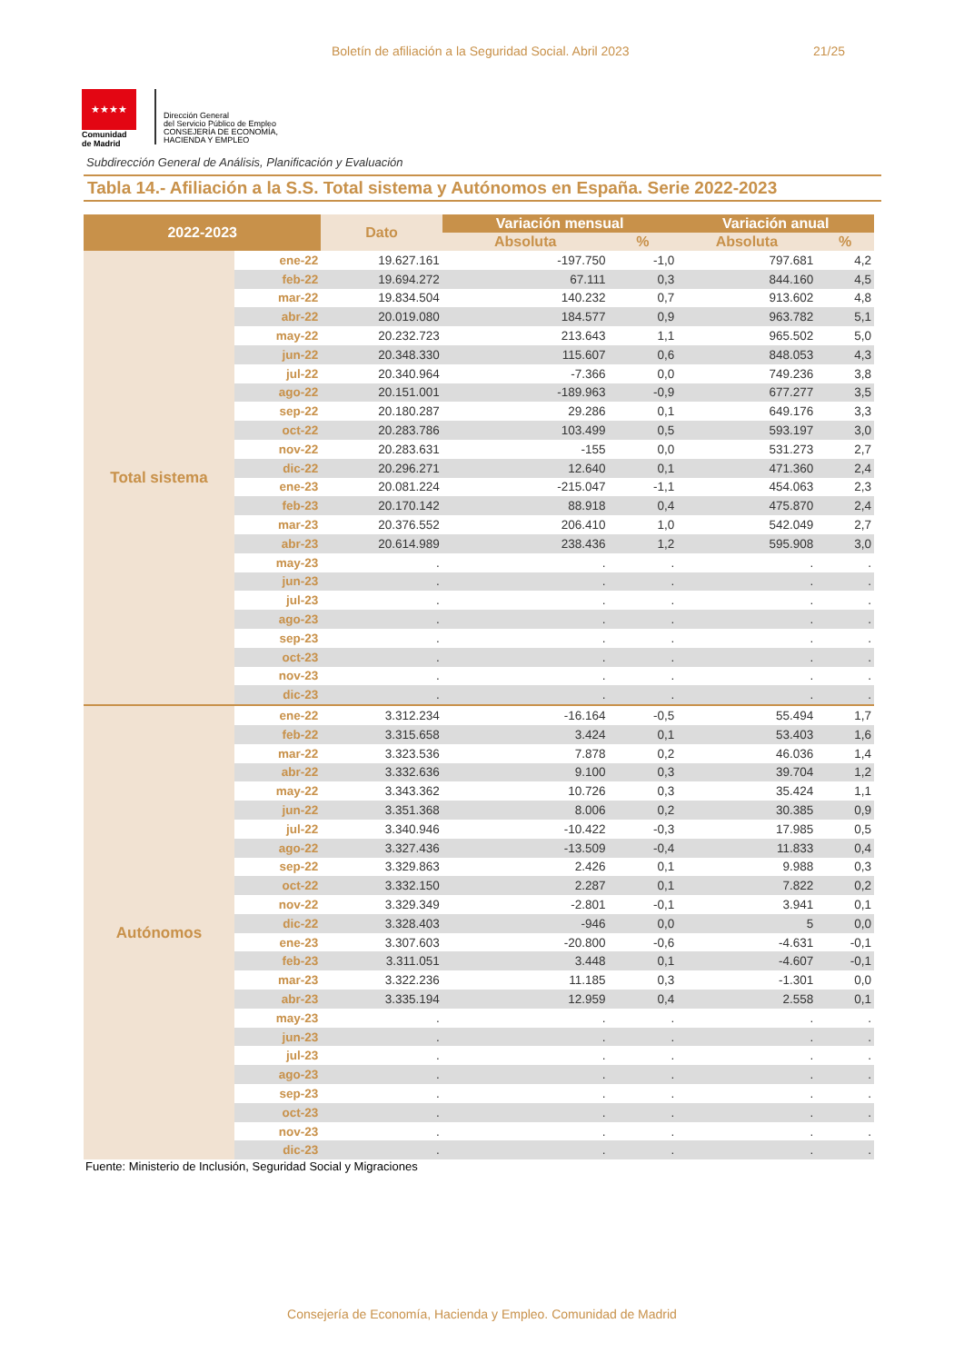Boletín de afiliación a la Seguridad Social. Abril 2023 21/25
★★★★
Comunidad
de Madrid
Dirección General
del Servicio Público de Empleo
CONSEJERÍA DE ECONOMÍA,
HACIENDA Y EMPLEO
Subdirección General de Análisis, Planificación y Evaluación
Tabla 14.- Afiliación a la S.S. Total sistema y Autónomos en España. Serie 2022-2023
| 2022-2023 | | Dato | Variación mensual | | Variación anual | |
| --- | --- | --- | --- | --- | --- | --- |
| | | | Absoluta | % | Absoluta | % |
| Total sistema | ene-22 | 19.627.161 | -197.750 | -1,0 | 797.681 | 4,2 |
| | feb-22 | 19.694.272 | 67.111 | 0,3 | 844.160 | 4,5 |
| | mar-22 | 19.834.504 | 140.232 | 0,7 | 913.602 | 4,8 |
| | abr-22 | 20.019.080 | 184.577 | 0,9 | 963.782 | 5,1 |
| | may-22 | 20.232.723 | 213.643 | 1,1 | 965.502 | 5,0 |
| | jun-22 | 20.348.330 | 115.607 | 0,6 | 848.053 | 4,3 |
| | jul-22 | 20.340.964 | -7.366 | 0,0 | 749.236 | 3,8 |
| | ago-22 | 20.151.001 | -189.963 | -0,9 | 677.277 | 3,5 |
| | sep-22 | 20.180.287 | 29.286 | 0,1 | 649.176 | 3,3 |
| | oct-22 | 20.283.786 | 103.499 | 0,5 | 593.197 | 3,0 |
| | nov-22 | 20.283.631 | -155 | 0,0 | 531.273 | 2,7 |
| | dic-22 | 20.296.271 | 12.640 | 0,1 | 471.360 | 2,4 |
| | ene-23 | 20.081.224 | -215.047 | -1,1 | 454.063 | 2,3 |
| | feb-23 | 20.170.142 | 88.918 | 0,4 | 475.870 | 2,4 |
| | mar-23 | 20.376.552 | 206.410 | 1,0 | 542.049 | 2,7 |
| | abr-23 | 20.614.989 | 238.436 | 1,2 | 595.908 | 3,0 |
| | may-23 | . | . | . | . | . |
| | jun-23 | . | . | . | . | . |
| | jul-23 | . | . | . | . | . |
| | ago-23 | . | . | . | . | . |
| | sep-23 | . | . | . | . | . |
| | oct-23 | . | . | . | . | . |
| | nov-23 | . | . | . | . | . |
| | dic-23 | . | . | . | . | . |
| Autónomos | ene-22 | 3.312.234 | -16.164 | -0,5 | 55.494 | 1,7 |
| | feb-22 | 3.315.658 | 3.424 | 0,1 | 53.403 | 1,6 |
| | mar-22 | 3.323.536 | 7.878 | 0,2 | 46.036 | 1,4 |
| | abr-22 | 3.332.636 | 9.100 | 0,3 | 39.704 | 1,2 |
| | may-22 | 3.343.362 | 10.726 | 0,3 | 35.424 | 1,1 |
| | jun-22 | 3.351.368 | 8.006 | 0,2 | 30.385 | 0,9 |
| | jul-22 | 3.340.946 | -10.422 | -0,3 | 17.985 | 0,5 |
| | ago-22 | 3.327.436 | -13.509 | -0,4 | 11.833 | 0,4 |
| | sep-22 | 3.329.863 | 2.426 | 0,1 | 9.988 | 0,3 |
| | oct-22 | 3.332.150 | 2.287 | 0,1 | 7.822 | 0,2 |
| | nov-22 | 3.329.349 | -2.801 | -0,1 | 3.941 | 0,1 |
| | dic-22 | 3.328.403 | -946 | 0,0 | 5 | 0,0 |
| | ene-23 | 3.307.603 | -20.800 | -0,6 | -4.631 | -0,1 |
| | feb-23 | 3.311.051 | 3.448 | 0,1 | -4.607 | -0,1 |
| | mar-23 | 3.322.236 | 11.185 | 0,3 | -1.301 | 0,0 |
| | abr-23 | 3.335.194 | 12.959 | 0,4 | 2.558 | 0,1 |
| | may-23 | . | . | . | . | . |
| | jun-23 | . | . | . | . | . |
| | jul-23 | . | . | . | . | . |
| | ago-23 | . | . | . | . | . |
| | sep-23 | . | . | . | . | . |
| | oct-23 | . | . | . | . | . |
| | nov-23 | . | . | . | . | . |
| | dic-23 | . | . | . | . | . |
Fuente: Ministerio de Inclusión, Seguridad Social y Migraciones
Consejería de Economía, Hacienda y Empleo. Comunidad de Madrid